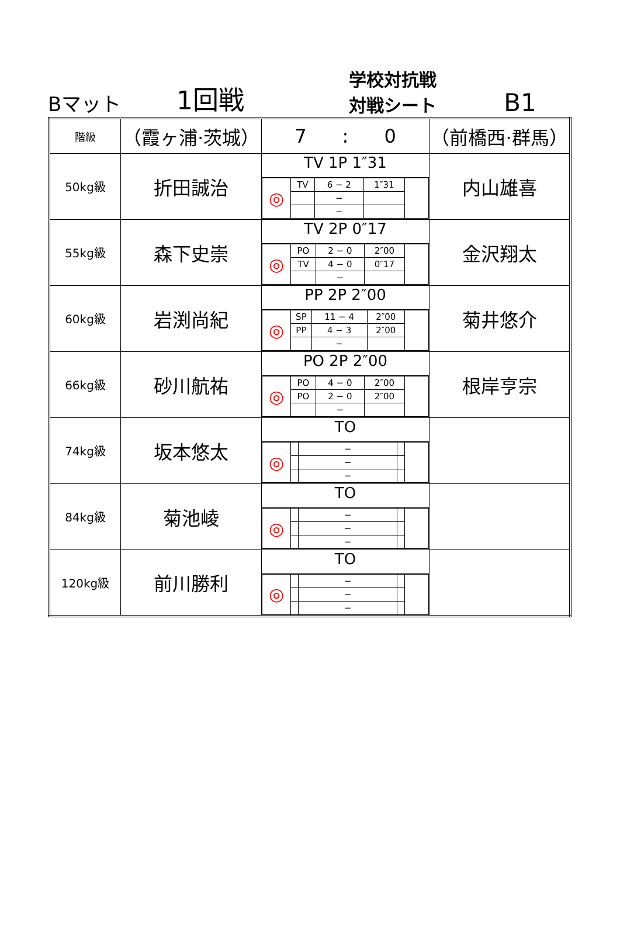Bマット
1回戦
学校対抗戦
対戦シート
B1
| 階級 | （霞ヶ浦·茨城） | 7 : 0 | （前橋西·群馬） |
| 50kg級 | 折田誠治 | TV 1P 1″31 / ◎ / TV / 6 − 2 / 1″31 / / / / / − / / / / / / − / / / | 内山雄喜 |
| 55kg級 | 森下史崇 | TV 2P 0″17 / ◎ / PO / 2 − 0 / 2″00 / / / / TV / 4 − 0 / 0″17 / / / / / − / / / | 金沢翔太 |
| 60kg級 | 岩渕尚紀 | PP 2P 2″00 / ◎ / SP / 11 − 4 / 2″00 / / / / PP / 4 − 3 / 2″00 / / / / / − / / / | 菊井悠介 |
| 66kg級 | 砂川航祐 | PO 2P 2″00 / ◎ / PO / 4 − 0 / 2″00 / / / / PO / 2 − 0 / 2″00 / / / / / − / / / | 根岸亨宗 |
| 74kg級 | 坂本悠太 | TO / ◎ / / − / / / / / / − / / / / / / − / / / | |
| 84kg級 | 菊池崚 | TO / ◎ / / − / / / / / / − / / / / / / − / / / | |
| 120kg級 | 前川勝利 | TO / ◎ / / − / / / / / / − / / / / / / − / / / | |